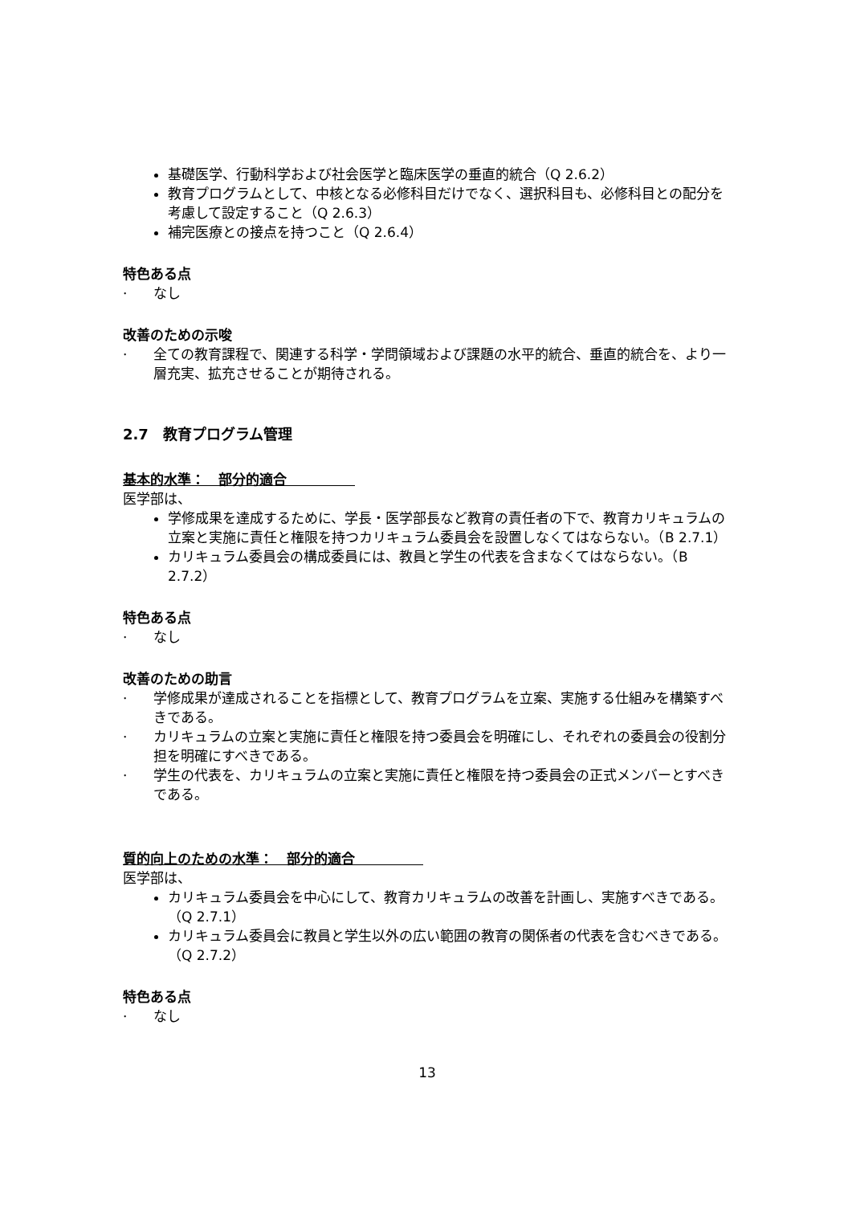基礎医学、行動科学および社会医学と臨床医学の垂直的統合（Q 2.6.2）
教育プログラムとして、中核となる必修科目だけでなく、選択科目も、必修科目との配分を考慮して設定すること（Q 2.6.3）
補完医療との接点を持つこと（Q 2.6.4）
特色ある点
· なし
改善のための示唆
· 全ての教育課程で、関連する科学・学問領域および課題の水平的統合、垂直的統合を、より一層充実、拡充させることが期待される。
2.7　教育プログラム管理
基本的水準：　部分的適合　　　　　
医学部は、
学修成果を達成するために、学長・医学部長など教育の責任者の下で、教育カリキュラムの立案と実施に責任と権限を持つカリキュラム委員会を設置しなくてはならない。（B 2.7.1）
カリキュラム委員会の構成委員には、教員と学生の代表を含まなくてはならない。（B 2.7.2）
特色ある点
· なし
改善のための助言
· 学修成果が達成されることを指標として、教育プログラムを立案、実施する仕組みを構築すべきである。
· カリキュラムの立案と実施に責任と権限を持つ委員会を明確にし、それぞれの委員会の役割分担を明確にすべきである。
· 学生の代表を、カリキュラムの立案と実施に責任と権限を持つ委員会の正式メンバーとすべきである。
質的向上のための水準：　部分的適合　　　　　
医学部は、
カリキュラム委員会を中心にして、教育カリキュラムの改善を計画し、実施すべきである。（Q 2.7.1）
カリキュラム委員会に教員と学生以外の広い範囲の教育の関係者の代表を含むべきである。（Q 2.7.2）
特色ある点
· なし
13